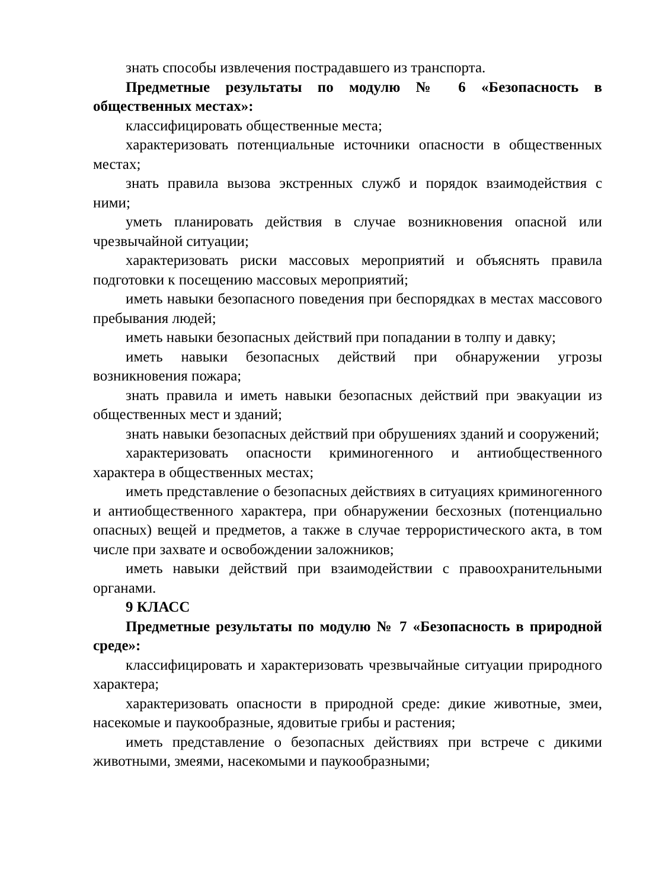знать способы извлечения пострадавшего из транспорта.
Предметные результаты по модулю № 6 «Безопасность в общественных местах»:
классифицировать общественные места;
характеризовать потенциальные источники опасности в общественных местах;
знать правила вызова экстренных служб и порядок взаимодействия с ними;
уметь планировать действия в случае возникновения опасной или чрезвычайной ситуации;
характеризовать риски массовых мероприятий и объяснять правила подготовки к посещению массовых мероприятий;
иметь навыки безопасного поведения при беспорядках в местах массового пребывания людей;
иметь навыки безопасных действий при попадании в толпу и давку;
иметь навыки безопасных действий при обнаружении угрозы возникновения пожара;
знать правила и иметь навыки безопасных действий при эвакуации из общественных мест и зданий;
знать навыки безопасных действий при обрушениях зданий и сооружений;
характеризовать опасности криминогенного и антиобщественного характера в общественных местах;
иметь представление о безопасных действиях в ситуациях криминогенного и антиобщественного характера, при обнаружении бесхозных (потенциально опасных) вещей и предметов, а также в случае террористического акта, в том числе при захвате и освобождении заложников;
иметь навыки действий при взаимодействии с правоохранительными органами.
9 КЛАСС
Предметные результаты по модулю № 7 «Безопасность в природной среде»:
классифицировать и характеризовать чрезвычайные ситуации природного характера;
характеризовать опасности в природной среде: дикие животные, змеи, насекомые и паукообразные, ядовитые грибы и растения;
иметь представление о безопасных действиях при встрече с дикими животными, змеями, насекомыми и паукообразными;